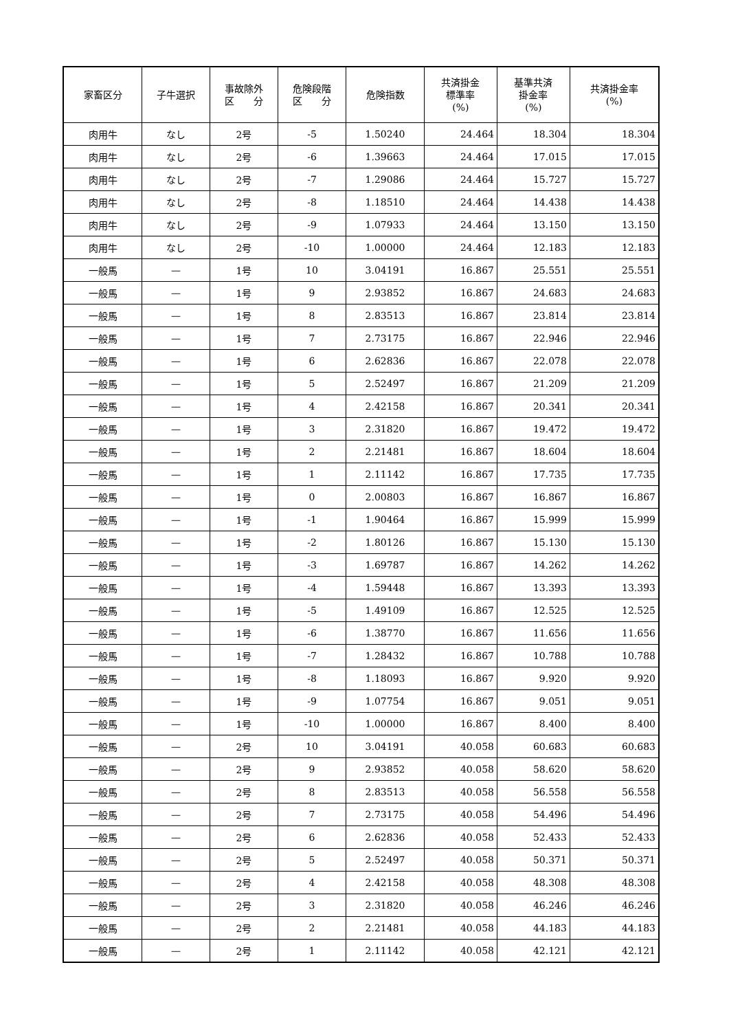| 家畜区分 | 子牛選択 | 事故除外 区 分 | 危険段階 区 分 | 危険指数 | 共済掛金 標準率 (%) | 基準共済 掛金率 (%) | 共済掛金率 (%) |
| --- | --- | --- | --- | --- | --- | --- | --- |
| 肉用牛 | なし | 2号 | -5 | 1.50240 | 24.464 | 18.304 | 18.304 |
| 肉用牛 | なし | 2号 | -6 | 1.39663 | 24.464 | 17.015 | 17.015 |
| 肉用牛 | なし | 2号 | -7 | 1.29086 | 24.464 | 15.727 | 15.727 |
| 肉用牛 | なし | 2号 | -8 | 1.18510 | 24.464 | 14.438 | 14.438 |
| 肉用牛 | なし | 2号 | -9 | 1.07933 | 24.464 | 13.150 | 13.150 |
| 肉用牛 | なし | 2号 | -10 | 1.00000 | 24.464 | 12.183 | 12.183 |
| 一般馬 | — | 1号 | 10 | 3.04191 | 16.867 | 25.551 | 25.551 |
| 一般馬 | — | 1号 | 9 | 2.93852 | 16.867 | 24.683 | 24.683 |
| 一般馬 | — | 1号 | 8 | 2.83513 | 16.867 | 23.814 | 23.814 |
| 一般馬 | — | 1号 | 7 | 2.73175 | 16.867 | 22.946 | 22.946 |
| 一般馬 | — | 1号 | 6 | 2.62836 | 16.867 | 22.078 | 22.078 |
| 一般馬 | — | 1号 | 5 | 2.52497 | 16.867 | 21.209 | 21.209 |
| 一般馬 | — | 1号 | 4 | 2.42158 | 16.867 | 20.341 | 20.341 |
| 一般馬 | — | 1号 | 3 | 2.31820 | 16.867 | 19.472 | 19.472 |
| 一般馬 | — | 1号 | 2 | 2.21481 | 16.867 | 18.604 | 18.604 |
| 一般馬 | — | 1号 | 1 | 2.11142 | 16.867 | 17.735 | 17.735 |
| 一般馬 | — | 1号 | 0 | 2.00803 | 16.867 | 16.867 | 16.867 |
| 一般馬 | — | 1号 | -1 | 1.90464 | 16.867 | 15.999 | 15.999 |
| 一般馬 | — | 1号 | -2 | 1.80126 | 16.867 | 15.130 | 15.130 |
| 一般馬 | — | 1号 | -3 | 1.69787 | 16.867 | 14.262 | 14.262 |
| 一般馬 | — | 1号 | -4 | 1.59448 | 16.867 | 13.393 | 13.393 |
| 一般馬 | — | 1号 | -5 | 1.49109 | 16.867 | 12.525 | 12.525 |
| 一般馬 | — | 1号 | -6 | 1.38770 | 16.867 | 11.656 | 11.656 |
| 一般馬 | — | 1号 | -7 | 1.28432 | 16.867 | 10.788 | 10.788 |
| 一般馬 | — | 1号 | -8 | 1.18093 | 16.867 | 9.920 | 9.920 |
| 一般馬 | — | 1号 | -9 | 1.07754 | 16.867 | 9.051 | 9.051 |
| 一般馬 | — | 1号 | -10 | 1.00000 | 16.867 | 8.400 | 8.400 |
| 一般馬 | — | 2号 | 10 | 3.04191 | 40.058 | 60.683 | 60.683 |
| 一般馬 | — | 2号 | 9 | 2.93852 | 40.058 | 58.620 | 58.620 |
| 一般馬 | — | 2号 | 8 | 2.83513 | 40.058 | 56.558 | 56.558 |
| 一般馬 | — | 2号 | 7 | 2.73175 | 40.058 | 54.496 | 54.496 |
| 一般馬 | — | 2号 | 6 | 2.62836 | 40.058 | 52.433 | 52.433 |
| 一般馬 | — | 2号 | 5 | 2.52497 | 40.058 | 50.371 | 50.371 |
| 一般馬 | — | 2号 | 4 | 2.42158 | 40.058 | 48.308 | 48.308 |
| 一般馬 | — | 2号 | 3 | 2.31820 | 40.058 | 46.246 | 46.246 |
| 一般馬 | — | 2号 | 2 | 2.21481 | 40.058 | 44.183 | 44.183 |
| 一般馬 | — | 2号 | 1 | 2.11142 | 40.058 | 42.121 | 42.121 |